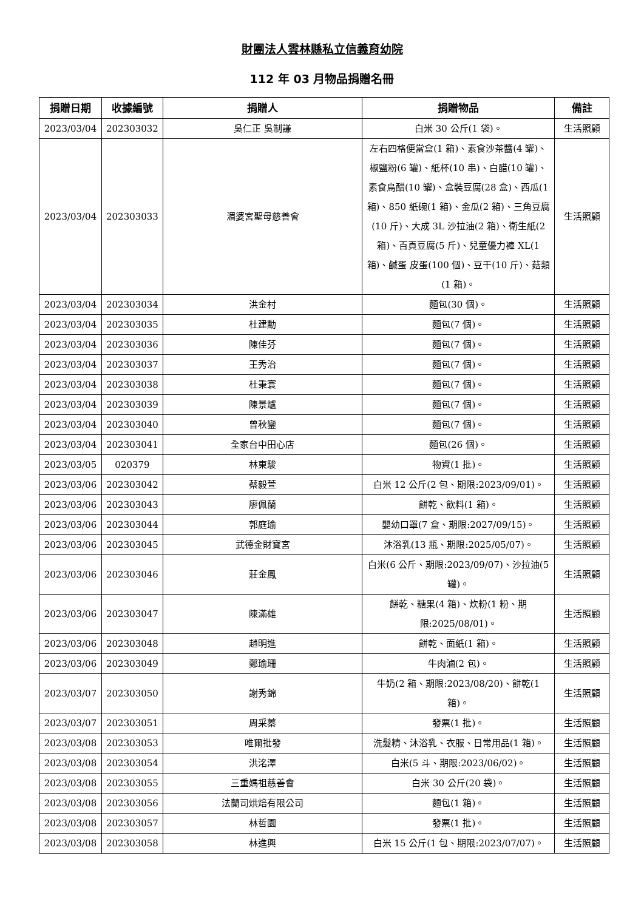財團法人雲林縣私立信義育幼院
112 年 03 月物品捐贈名冊
| 捐贈日期 | 收據編號 | 捐贈人 | 捐贈物品 | 備註 |
| --- | --- | --- | --- | --- |
| 2023/03/04 | 202303032 | 吳仁正 吳制謙 | 白米 30 公斤(1 袋)。 | 生活照顧 |
| 2023/03/04 | 202303033 | 湄婆宮聖母慈善會 | 左右四格便當盒(1 箱)、素食沙茶醬(4 罐)、椒鹽粉(6 罐)、紙杯(10 串)、白醋(10 罐)、素食烏醋(10 罐)、盒裝豆腐(28 盒)、西瓜(1 箱)、850 紙碗(1 箱)、金瓜(2 箱)、三角豆腐(10 斤)、大成 3L 沙拉油(2 箱)、衛生紙(2 箱)、百頁豆腐(5 斤)、兒童優力褲 XL(1 箱)、鹹蛋 皮蛋(100 個)、豆干(10 斤)、菇類(1 箱)。 | 生活照顧 |
| 2023/03/04 | 202303034 | 洪金村 | 麵包(30 個)。 | 生活照顧 |
| 2023/03/04 | 202303035 | 杜建勳 | 麵包(7 個)。 | 生活照顧 |
| 2023/03/04 | 202303036 | 陳佳芬 | 麵包(7 個)。 | 生活照顧 |
| 2023/03/04 | 202303037 | 王秀治 | 麵包(7 個)。 | 生活照顧 |
| 2023/03/04 | 202303038 | 杜秉寰 | 麵包(7 個)。 | 生活照顧 |
| 2023/03/04 | 202303039 | 陳景爐 | 麵包(7 個)。 | 生活照顧 |
| 2023/03/04 | 202303040 | 曾秋鑾 | 麵包(7 個)。 | 生活照顧 |
| 2023/03/04 | 202303041 | 全家台中田心店 | 麵包(26 個)。 | 生活照顧 |
| 2023/03/05 | 020379 | 林東駿 | 物資(1 批)。 | 生活照顧 |
| 2023/03/06 | 202303042 | 蔡毅萱 | 白米 12 公斤(2 包、期限:2023/09/01)。 | 生活照顧 |
| 2023/03/06 | 202303043 | 廖佩蘭 | 餅乾、飲料(1 箱)。 | 生活照顧 |
| 2023/03/06 | 202303044 | 郭庭瑜 | 嬰幼口罩(7 盒、期限:2027/09/15)。 | 生活照顧 |
| 2023/03/06 | 202303045 | 武德金財寶宮 | 沐浴乳(13 瓶、期限:2025/05/07)。 | 生活照顧 |
| 2023/03/06 | 202303046 | 莊金鳳 | 白米(6 公斤、期限:2023/09/07)、沙拉油(5 罐)。 | 生活照顧 |
| 2023/03/06 | 202303047 | 陳滿雄 | 餅乾、糖果(4 箱)、炊粉(1 粉、期限:2025/08/01)。 | 生活照顧 |
| 2023/03/06 | 202303048 | 趙明進 | 餅乾、面紙(1 箱)。 | 生活照顧 |
| 2023/03/06 | 202303049 | 鄭瑜珊 | 牛肉滷(2 包)。 | 生活照顧 |
| 2023/03/07 | 202303050 | 謝秀錦 | 牛奶(2 箱、期限:2023/08/20)、餅乾(1 箱)。 | 生活照顧 |
| 2023/03/07 | 202303051 | 周采蓁 | 發票(1 批)。 | 生活照顧 |
| 2023/03/08 | 202303053 | 唯爾批發 | 洗髮精、沐浴乳、衣服、日常用品(1 箱)。 | 生活照顧 |
| 2023/03/08 | 202303054 | 洪洺澤 | 白米(5 斗、期限:2023/06/02)。 | 生活照顧 |
| 2023/03/08 | 202303055 | 三重媽祖慈善會 | 白米 30 公斤(20 袋)。 | 生活照顧 |
| 2023/03/08 | 202303056 | 法蘭司烘焙有限公司 | 麵包(1 箱)。 | 生活照顧 |
| 2023/03/08 | 202303057 | 林哲園 | 發票(1 批)。 | 生活照顧 |
| 2023/03/08 | 202303058 | 林進興 | 白米 15 公斤(1 包、期限:2023/07/07)。 | 生活照顧 |